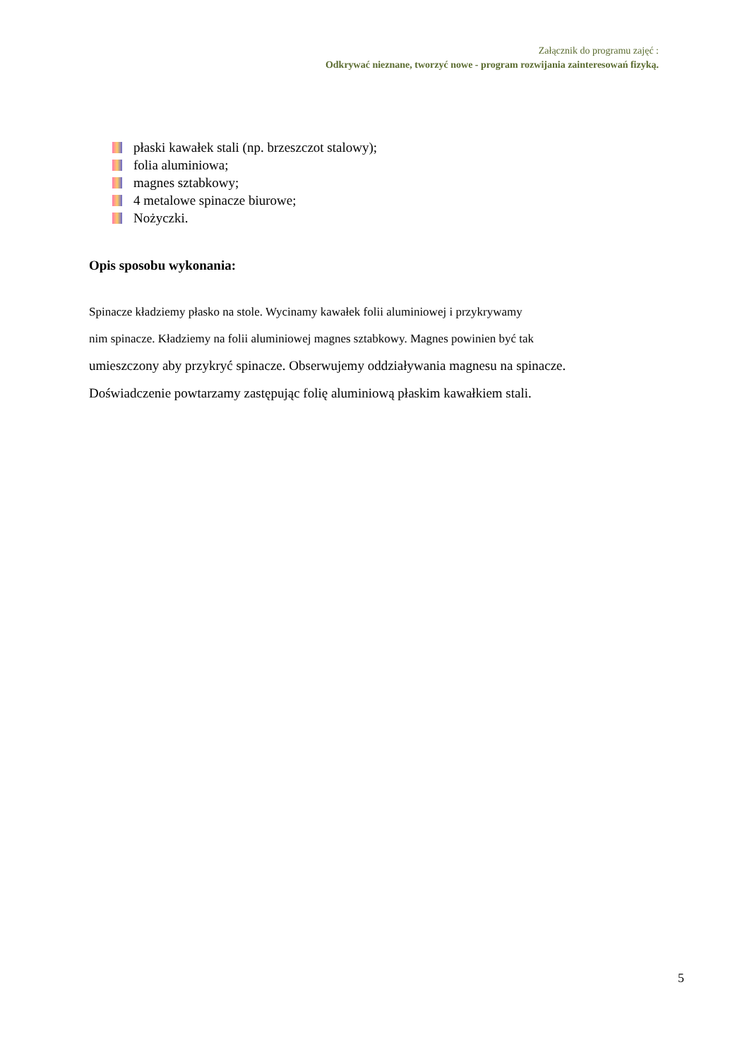Załącznik do programu zajęć :
Odkrywać nieznane, tworzyć nowe - program rozwijania zainteresowań fizyką.
płaski kawałek stali (np. brzeszczot stalowy);
folia aluminiowa;
magnes sztabkowy;
4 metalowe spinacze biurowe;
Nożyczki.
Opis sposobu wykonania:
Spinacze kładziemy płasko na stole. Wycinamy kawałek folii aluminiowej i przykrywamy
nim spinacze. Kładziemy na folii aluminiowej magnes sztabkowy. Magnes powinien być tak
umieszczony aby przykryć spinacze. Obserwujemy oddziaływania magnesu na spinacze.
Doświadczenie powtarzamy zastępując folię aluminiową płaskim kawałkiem stali.
5